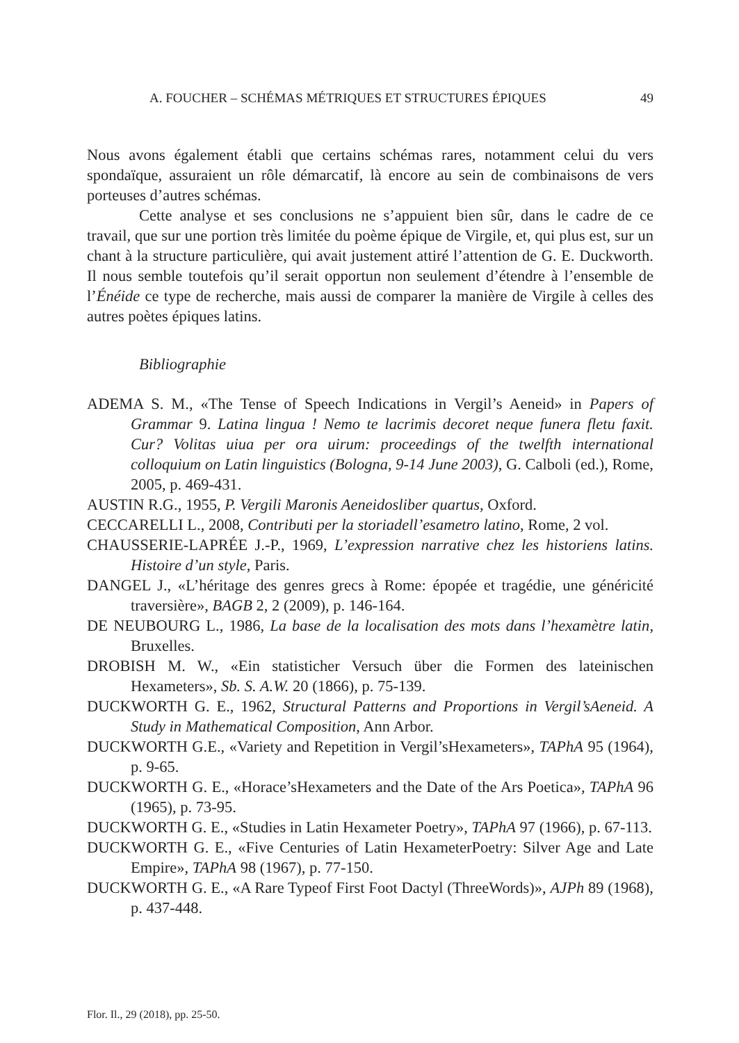A. FOUCHER – SCHÉMAS MÉTRIQUES ET STRUCTURES ÉPIQUES 49
Nous avons également établi que certains schémas rares, notamment celui du vers spondaïque, assuraient un rôle démarcatif, là encore au sein de combinaisons de vers porteuses d’autres schémas.
Cette analyse et ses conclusions ne s’appuient bien sûr, dans le cadre de ce travail, que sur une portion très limitée du poème épique de Virgile, et, qui plus est, sur un chant à la structure particulière, qui avait justement attiré l’attention de G. E. Duckworth. Il nous semble toutefois qu’il serait opportun non seulement d’étendre à l’ensemble de l’Énéide ce type de recherche, mais aussi de comparer la manière de Virgile à celles des autres poètes épiques latins.
Bibliographie
ADEMA S. M., «The Tense of Speech Indications in Vergil’s Aeneid» in Papers of Grammar 9. Latina lingua ! Nemo te lacrimis decoret neque funera fletu faxit. Cur? Volitas uiua per ora uirum: proceedings of the twelfth international colloquium on Latin linguistics (Bologna, 9-14 June 2003), G. Calboli (ed.), Rome, 2005, p. 469-431.
AUSTIN R.G., 1955, P. Vergili Maronis Aeneidosliber quartus, Oxford.
CECCARELLI L., 2008, Contributi per la storiadell’esametro latino, Rome, 2 vol.
CHAUSSERIE-LAPRÉE J.-P., 1969, L’expression narrative chez les historiens latins. Histoire d’un style, Paris.
DANGEL J., «L’héritage des genres grecs à Rome: épopée et tragédie, une généricité traversière», BAGB 2, 2 (2009), p. 146-164.
DE NEUBOURG L., 1986, La base de la localisation des mots dans l’hexamètre latin, Bruxelles.
DROBISH M. W., «Ein statisticher Versuch über die Formen des lateinischen Hexameters», Sb. S. A.W. 20 (1866), p. 75-139.
DUCKWORTH G. E., 1962, Structural Patterns and Proportions in Vergil’sAeneid. A Study in Mathematical Composition, Ann Arbor.
DUCKWORTH G.E., «Variety and Repetition in Vergil’sHexameters», TAPhA 95 (1964), p. 9-65.
DUCKWORTH G. E., «Horace’sHexameters and the Date of the Ars Poetica», TAPhA 96 (1965), p. 73-95.
DUCKWORTH G. E., «Studies in Latin Hexameter Poetry», TAPhA 97 (1966), p. 67-113.
DUCKWORTH G. E., «Five Centuries of Latin HexameterPoetry: Silver Age and Late Empire», TAPhA 98 (1967), p. 77-150.
DUCKWORTH G. E., «A Rare Typeof First Foot Dactyl (ThreeWords)», AJPh 89 (1968), p. 437-448.
Flor. Il., 29 (2018), pp. 25-50.